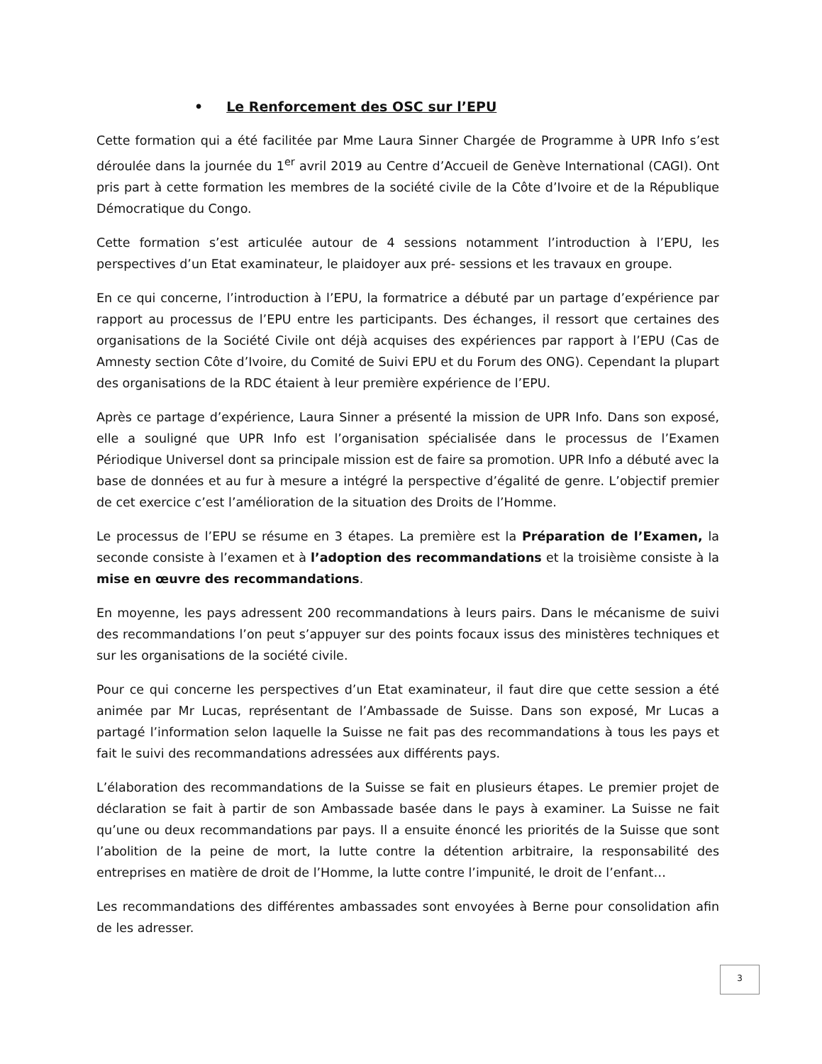• Le Renforcement des OSC sur l’EPU
Cette formation qui a été facilitée par Mme Laura Sinner Chargée de Programme à UPR Info s’est déroulée dans la journée du 1<sup>er</sup> avril 2019 au Centre d’Accueil de Genève International (CAGI). Ont pris part à cette formation les membres de la société civile de la Côte d’Ivoire et de la République Démocratique du Congo.
Cette formation s’est articulée autour de 4 sessions notamment l’introduction à l’EPU, les perspectives d’un Etat examinateur, le plaidoyer aux pré- sessions et les travaux en groupe.
En ce qui concerne, l’introduction à l’EPU, la formatrice a débuté par un partage d’expérience par rapport au processus de l’EPU entre les participants. Des échanges, il ressort que certaines des organisations de la Société Civile ont déjà acquises des expériences par rapport à l’EPU (Cas de Amnesty section Côte d’Ivoire, du Comité de Suivi EPU et du Forum des ONG). Cependant la plupart des organisations de la RDC étaient à leur première expérience de l’EPU.
Après ce partage d’expérience, Laura Sinner a présenté la mission de UPR Info. Dans son exposé, elle a souligné que UPR Info est l’organisation spécialisée dans le processus de l’Examen Périodique Universel dont sa principale mission est de faire sa promotion. UPR Info a débuté avec la base de données et au fur à mesure a intégré la perspective d’égalité de genre. L’objectif premier de cet exercice c’est l’amélioration de la situation des Droits de l’Homme.
Le processus de l’EPU se résume en 3 étapes. La première est la Préparation de l’Examen, la seconde consiste à l’examen et à l’adoption des recommandations et la troisième consiste à la mise en œuvre des recommandations.
En moyenne, les pays adressent 200 recommandations à leurs pairs. Dans le mécanisme de suivi des recommandations l’on peut s’appuyer sur des points focaux issus des ministères techniques et sur les organisations de la société civile.
Pour ce qui concerne les perspectives d’un Etat examinateur, il faut dire que cette session a été animée par Mr Lucas, représentant de l’Ambassade de Suisse. Dans son exposé, Mr Lucas a partagé l’information selon laquelle la Suisse ne fait pas des recommandations à tous les pays et fait le suivi des recommandations adressées aux différents pays.
L’élaboration des recommandations de la Suisse se fait en plusieurs étapes. Le premier projet de déclaration se fait à partir de son Ambassade basée dans le pays à examiner. La Suisse ne fait qu’une ou deux recommandations par pays. Il a ensuite énoncé les priorités de la Suisse que sont l’abolition de la peine de mort, la lutte contre la détention arbitraire, la responsabilité des entreprises en matière de droit de l’Homme, la lutte contre l’impunité, le droit de l’enfant…
Les recommandations des différentes ambassades sont envoyées à Berne pour consolidation afin de les adresser.
3